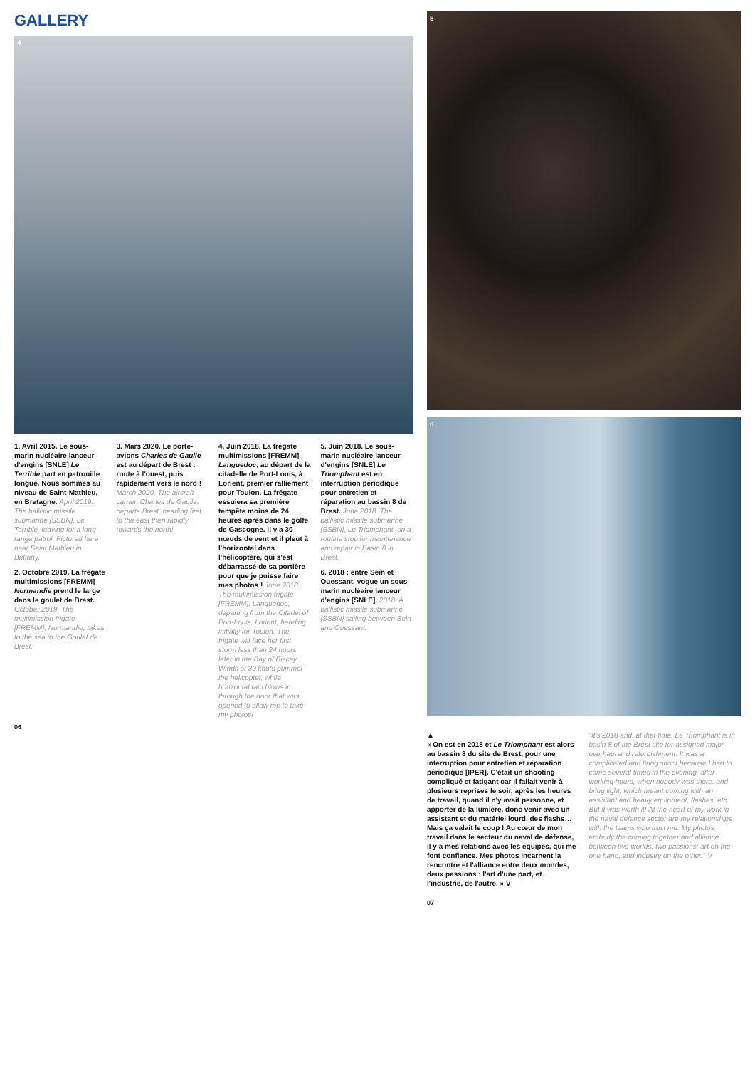GALLERY
4
1. Avril 2015. Le sous-marin nucléaire lanceur d'engins [SNLE] Le Terrible part en patrouille longue. Nous sommes au niveau de Saint-Mathieu, en Bretagne. April 2019. The ballistic missile submarine [SSBN], Le Terrible, leaving for a long-range patrol. Pictured here near Saint Mathieu in Brittany.
2. Octobre 2019. La frégate multimissions [FREMM] Normandie prend le large dans le goulet de Brest. October 2019. The multimission frigate [FREMM], Normandie, takes to the sea in the Goulet de Brest.
3. Mars 2020. Le porte-avions Charles de Gaulle est au départ de Brest : route à l'ouest, puis rapidement vers le nord ! March 2020. The aircraft carrier, Charles de Gaulle, departs Brest, heading first to the east then rapidly towards the north!
4. Juin 2018. La frégate multimissions [FREMM] Languedoc, au départ de la citadelle de Port-Louis, à Lorient, premier ralliement pour Toulon. La frégate essuiera sa première tempête moins de 24 heures après dans le golfe de Gascogne. Il y a 30 nœuds de vent et il pleut à l'horizontal dans l'hélicoptère, qui s'est débarrassé de sa portière pour que je puisse faire mes photos ! June 2018. The multimission frigate [FREMM], Languedoc, departing from the Citadel of Port-Louis, Lorient, heading initially for Toulon. The frigate will face her first storm less than 24 hours later in the Bay of Biscay. Winds of 30 knots pummel the helicopter, while horizontal rain blows in through the door that was opened to allow me to take my photos!
5. Juin 2018. Le sous-marin nucléaire lanceur d'engins [SNLE] Le Triomphant est en interruption périodique pour entretien et réparation au bassin 8 de Brest. June 2018. The ballistic missile submarine [SSBN], Le Triomphant, on a routine stop for maintenance and repair in Basin 8 in Brest.
6. 2018 : entre Sein et Ouessant, vogue un sous-marin nucléaire lanceur d'engins [SNLE]. 2018. A ballistic missile submarine [SSBN] sailing between Sein and Ouessant.
06
5
6
▲
« On est en 2018 et Le Triomphant est alors au bassin 8 du site de Brest, pour une interruption pour entretien et réparation périodique [IPER]. C'était un shooting compliqué et fatigant car il fallait venir à plusieurs reprises le soir, après les heures de travail, quand il n'y avait personne, et apporter de la lumière, donc venir avec un assistant et du matériel lourd, des flashs… Mais ça valait le coup ! Au cœur de mon travail dans le secteur du naval de défense, il y a mes relations avec les équipes, qui me font confiance. Mes photos incarnent la rencontre et l'alliance entre deux mondes, deux passions : l'art d'une part, et l'industrie, de l'autre. » V
"It's 2018 and, at that time, Le Triomphant is in basin 8 of the Brest site for assigned major overhaul and refurbishment. It was a complicated and tiring shoot because I had to come several times in the evening, after working hours, when nobody was there, and bring light, which meant coming with an assistant and heavy equipment, flashes, etc. But it was worth it! At the heart of my work in the naval defence sector are my relationships with the teams who trust me. My photos embody the coming together and alliance between two worlds, two passions: art on the one hand, and industry on the other." V
07